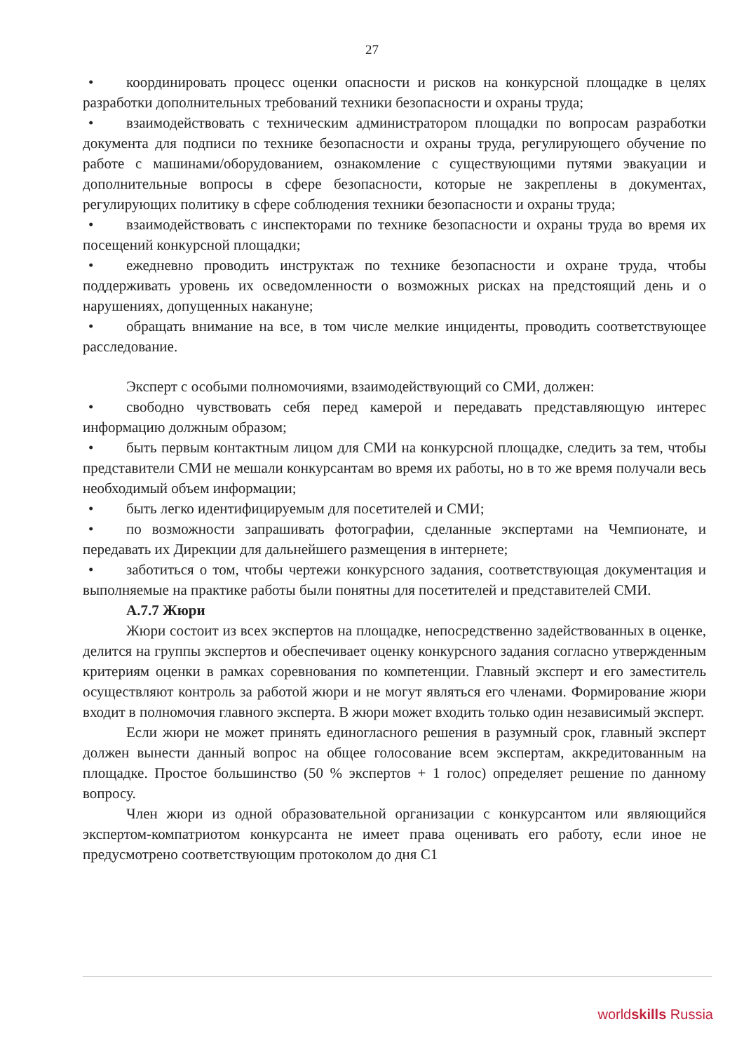27
• координировать процесс оценки опасности и рисков на конкурсной площадке в целях разработки дополнительных требований техники безопасности и охраны труда;
• взаимодействовать с техническим администратором площадки по вопросам разработки документа для подписи по технике безопасности и охраны труда, регулирующего обучение по работе с машинами/оборудованием, ознакомление с существующими путями эвакуации и дополнительные вопросы в сфере безопасности, которые не закреплены в документах, регулирующих политику в сфере соблюдения техники безопасности и охраны труда;
• взаимодействовать с инспекторами по технике безопасности и охраны труда во время их посещений конкурсной площадки;
• ежедневно проводить инструктаж по технике безопасности и охране труда, чтобы поддерживать уровень их осведомленности о возможных рисках на предстоящий день и о нарушениях, допущенных накануне;
• обращать внимание на все, в том числе мелкие инциденты, проводить соответствующее расследование.
Эксперт с особыми полномочиями, взаимодействующий со СМИ, должен:
• свободно чувствовать себя перед камерой и передавать представляющую интерес информацию должным образом;
• быть первым контактным лицом для СМИ на конкурсной площадке, следить за тем, чтобы представители СМИ не мешали конкурсантам во время их работы, но в то же время получали весь необходимый объем информации;
• быть легко идентифицируемым для посетителей и СМИ;
• по возможности запрашивать фотографии, сделанные экспертами на Чемпионате, и передавать их Дирекции для дальнейшего размещения в интернете;
• заботиться о том, чтобы чертежи конкурсного задания, соответствующая документация и выполняемые на практике работы были понятны для посетителей и представителей СМИ.
А.7.7 Жюри
Жюри состоит из всех экспертов на площадке, непосредственно задействованных в оценке, делится на группы экспертов и обеспечивает оценку конкурсного задания согласно утвержденным критериям оценки в рамках соревнования по компетенции. Главный эксперт и его заместитель осуществляют контроль за работой жюри и не могут являться его членами. Формирование жюри входит в полномочия главного эксперта. В жюри может входить только один независимый эксперт.
Если жюри не может принять единогласного решения в разумный срок, главный эксперт должен вынести данный вопрос на общее голосование всем экспертам, аккредитованным на площадке. Простое большинство (50 % экспертов + 1 голос) определяет решение по данному вопросу.
Член жюри из одной образовательной организации с конкурсантом или являющийся экспертом-компатриотом конкурсанта не имеет права оценивать его работу, если иное не предусмотрено соответствующим протоколом до дня С1
worldskills Russia